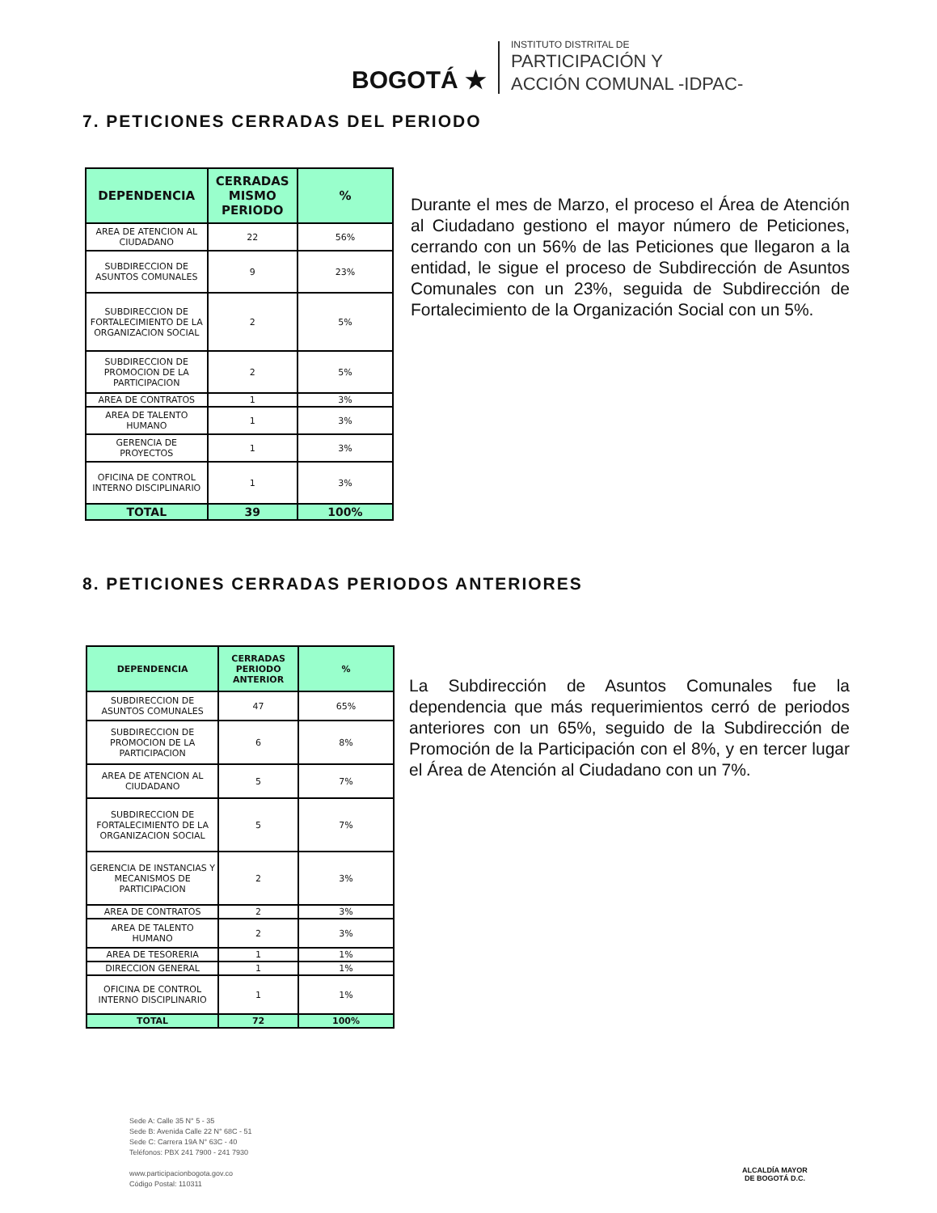BOGOTÁ ★
INSTITUTO DISTRITAL DE
PARTICIPACIÓN Y
ACCIÓN COMUNAL -IDPAC-
7. PETICIONES CERRADAS DEL PERIODO
| DEPENDENCIA | CERRADAS MISMO PERIODO | % |
| --- | --- | --- |
| AREA DE ATENCION AL CIUDADANO | 22 | 56% |
| SUBDIRECCION DE ASUNTOS COMUNALES | 9 | 23% |
| SUBDIRECCION DE FORTALECIMIENTO DE LA ORGANIZACION SOCIAL | 2 | 5% |
| SUBDIRECCION DE PROMOCION DE LA PARTICIPACION | 2 | 5% |
| AREA DE CONTRATOS | 1 | 3% |
| AREA DE TALENTO HUMANO | 1 | 3% |
| GERENCIA DE PROYECTOS | 1 | 3% |
| OFICINA DE CONTROL INTERNO DISCIPLINARIO | 1 | 3% |
| TOTAL | 39 | 100% |
Durante el mes de Marzo, el proceso el Área de Atención al Ciudadano gestiono el mayor número de Peticiones, cerrando con un 56% de las Peticiones que llegaron a la entidad, le sigue el proceso de Subdirección de Asuntos Comunales con un 23%, seguida de Subdirección de Fortalecimiento de la Organización Social con un 5%.
8. PETICIONES CERRADAS PERIODOS ANTERIORES
| DEPENDENCIA | CERRADAS PERIODO ANTERIOR | % |
| --- | --- | --- |
| SUBDIRECCION DE ASUNTOS COMUNALES | 47 | 65% |
| SUBDIRECCION DE PROMOCION DE LA PARTICIPACION | 6 | 8% |
| AREA DE ATENCION AL CIUDADANO | 5 | 7% |
| SUBDIRECCION DE FORTALECIMIENTO DE LA ORGANIZACION SOCIAL | 5 | 7% |
| GERENCIA DE INSTANCIAS Y MECANISMOS DE PARTICIPACION | 2 | 3% |
| AREA DE CONTRATOS | 2 | 3% |
| AREA DE TALENTO HUMANO | 2 | 3% |
| AREA DE TESORERIA | 1 | 1% |
| DIRECCION GENERAL | 1 | 1% |
| OFICINA DE CONTROL INTERNO DISCIPLINARIO | 1 | 1% |
| TOTAL | 72 | 100% |
La Subdirección de Asuntos Comunales fue la dependencia que más requerimientos cerró de periodos anteriores con un 65%, seguido de la Subdirección de Promoción de la Participación con el 8%, y en tercer lugar el Área de Atención al Ciudadano con un 7%.
Sede A: Calle 35 N° 5 - 35
Sede B: Avenida Calle 22 N° 68C - 51
Sede C: Carrera 19A N° 63C - 40
Teléfonos: PBX 241 7900 - 241 7930
www.participacionbogota.gov.co
Código Postal: 110311
ALCALDÍA MAYOR
DE BOGOTÁ D.C.